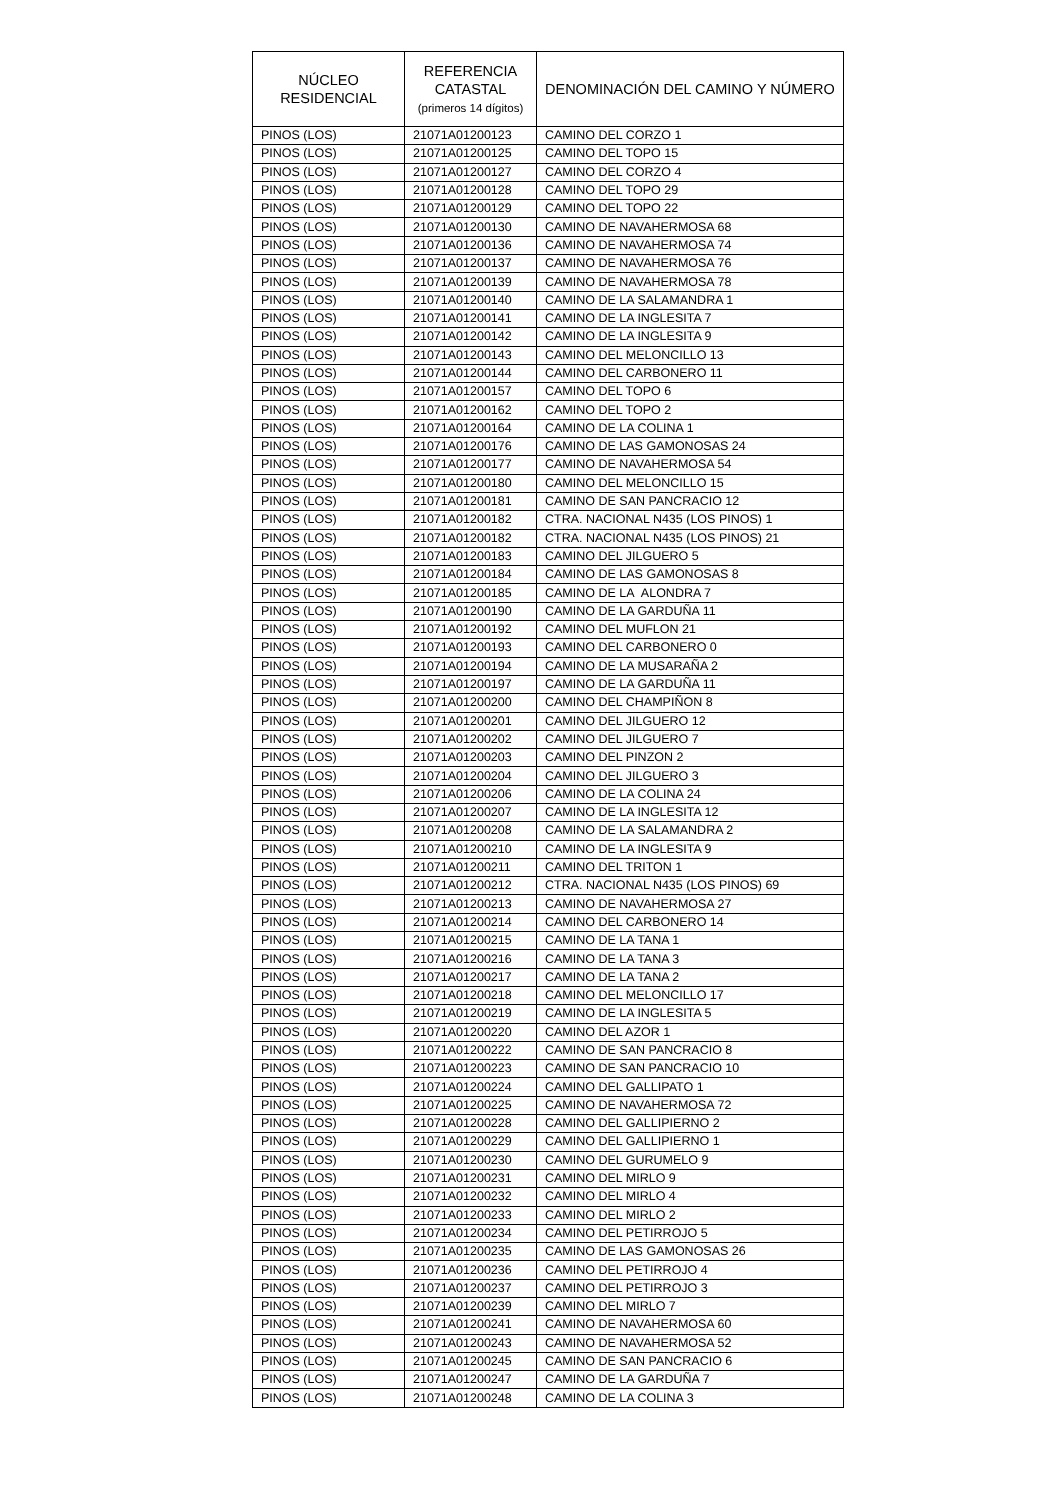| NÚCLEO RESIDENCIAL | REFERENCIA CATASTAL (primeros 14 dígitos) | DENOMINACIÓN DEL CAMINO Y NÚMERO |
| --- | --- | --- |
| PINOS (LOS) | 21071A01200123 | CAMINO DEL CORZO 1 |
| PINOS (LOS) | 21071A01200125 | CAMINO DEL TOPO 15 |
| PINOS (LOS) | 21071A01200127 | CAMINO DEL CORZO 4 |
| PINOS (LOS) | 21071A01200128 | CAMINO DEL TOPO 29 |
| PINOS (LOS) | 21071A01200129 | CAMINO DEL TOPO 22 |
| PINOS (LOS) | 21071A01200130 | CAMINO DE NAVAHERMOSA 68 |
| PINOS (LOS) | 21071A01200136 | CAMINO DE NAVAHERMOSA 74 |
| PINOS (LOS) | 21071A01200137 | CAMINO DE NAVAHERMOSA 76 |
| PINOS (LOS) | 21071A01200139 | CAMINO DE NAVAHERMOSA 78 |
| PINOS (LOS) | 21071A01200140 | CAMINO DE LA SALAMANDRA 1 |
| PINOS (LOS) | 21071A01200141 | CAMINO DE LA INGLESITA 7 |
| PINOS (LOS) | 21071A01200142 | CAMINO DE LA INGLESITA 9 |
| PINOS (LOS) | 21071A01200143 | CAMINO DEL MELONCILLO 13 |
| PINOS (LOS) | 21071A01200144 | CAMINO DEL CARBONERO 11 |
| PINOS (LOS) | 21071A01200157 | CAMINO DEL TOPO 6 |
| PINOS (LOS) | 21071A01200162 | CAMINO DEL TOPO 2 |
| PINOS (LOS) | 21071A01200164 | CAMINO DE LA COLINA 1 |
| PINOS (LOS) | 21071A01200176 | CAMINO DE LAS GAMONOSAS 24 |
| PINOS (LOS) | 21071A01200177 | CAMINO DE NAVAHERMOSA 54 |
| PINOS (LOS) | 21071A01200180 | CAMINO DEL MELONCILLO 15 |
| PINOS (LOS) | 21071A01200181 | CAMINO DE SAN PANCRACIO 12 |
| PINOS (LOS) | 21071A01200182 | CTRA. NACIONAL N435 (LOS PINOS) 1 |
| PINOS (LOS) | 21071A01200182 | CTRA. NACIONAL N435 (LOS PINOS) 21 |
| PINOS (LOS) | 21071A01200183 | CAMINO DEL JILGUERO 5 |
| PINOS (LOS) | 21071A01200184 | CAMINO DE LAS GAMONOSAS 8 |
| PINOS (LOS) | 21071A01200185 | CAMINO DE LA ALONDRA 7 |
| PINOS (LOS) | 21071A01200190 | CAMINO DE LA GARDUÑA 11 |
| PINOS (LOS) | 21071A01200192 | CAMINO DEL MUFLON 21 |
| PINOS (LOS) | 21071A01200193 | CAMINO DEL CARBONERO 0 |
| PINOS (LOS) | 21071A01200194 | CAMINO DE LA MUSARAÑA 2 |
| PINOS (LOS) | 21071A01200197 | CAMINO DE LA GARDUÑA 11 |
| PINOS (LOS) | 21071A01200200 | CAMINO DEL CHAMPIÑON 8 |
| PINOS (LOS) | 21071A01200201 | CAMINO DEL JILGUERO 12 |
| PINOS (LOS) | 21071A01200202 | CAMINO DEL JILGUERO 7 |
| PINOS (LOS) | 21071A01200203 | CAMINO DEL PINZON 2 |
| PINOS (LOS) | 21071A01200204 | CAMINO DEL JILGUERO 3 |
| PINOS (LOS) | 21071A01200206 | CAMINO DE LA COLINA 24 |
| PINOS (LOS) | 21071A01200207 | CAMINO DE LA INGLESITA 12 |
| PINOS (LOS) | 21071A01200208 | CAMINO DE LA SALAMANDRA 2 |
| PINOS (LOS) | 21071A01200210 | CAMINO DE LA INGLESITA 9 |
| PINOS (LOS) | 21071A01200211 | CAMINO DEL TRITON 1 |
| PINOS (LOS) | 21071A01200212 | CTRA. NACIONAL N435 (LOS PINOS) 69 |
| PINOS (LOS) | 21071A01200213 | CAMINO DE NAVAHERMOSA 27 |
| PINOS (LOS) | 21071A01200214 | CAMINO DEL CARBONERO 14 |
| PINOS (LOS) | 21071A01200215 | CAMINO DE LA TANA 1 |
| PINOS (LOS) | 21071A01200216 | CAMINO DE LA TANA 3 |
| PINOS (LOS) | 21071A01200217 | CAMINO DE LA TANA 2 |
| PINOS (LOS) | 21071A01200218 | CAMINO DEL MELONCILLO 17 |
| PINOS (LOS) | 21071A01200219 | CAMINO DE LA INGLESITA 5 |
| PINOS (LOS) | 21071A01200220 | CAMINO DEL AZOR 1 |
| PINOS (LOS) | 21071A01200222 | CAMINO DE SAN PANCRACIO 8 |
| PINOS (LOS) | 21071A01200223 | CAMINO DE SAN PANCRACIO 10 |
| PINOS (LOS) | 21071A01200224 | CAMINO DEL GALLIPATO 1 |
| PINOS (LOS) | 21071A01200225 | CAMINO DE NAVAHERMOSA 72 |
| PINOS (LOS) | 21071A01200228 | CAMINO DEL GALLIPIERNO 2 |
| PINOS (LOS) | 21071A01200229 | CAMINO DEL GALLIPIERNO 1 |
| PINOS (LOS) | 21071A01200230 | CAMINO DEL GURUMELO 9 |
| PINOS (LOS) | 21071A01200231 | CAMINO DEL MIRLO 9 |
| PINOS (LOS) | 21071A01200232 | CAMINO DEL MIRLO 4 |
| PINOS (LOS) | 21071A01200233 | CAMINO DEL MIRLO 2 |
| PINOS (LOS) | 21071A01200234 | CAMINO DEL PETIRROJO 5 |
| PINOS (LOS) | 21071A01200235 | CAMINO DE LAS GAMONOSAS 26 |
| PINOS (LOS) | 21071A01200236 | CAMINO DEL PETIRROJO 4 |
| PINOS (LOS) | 21071A01200237 | CAMINO DEL PETIRROJO 3 |
| PINOS (LOS) | 21071A01200239 | CAMINO DEL MIRLO 7 |
| PINOS (LOS) | 21071A01200241 | CAMINO DE NAVAHERMOSA 60 |
| PINOS (LOS) | 21071A01200243 | CAMINO DE NAVAHERMOSA 52 |
| PINOS (LOS) | 21071A01200245 | CAMINO DE SAN PANCRACIO 6 |
| PINOS (LOS) | 21071A01200247 | CAMINO DE LA GARDUÑA 7 |
| PINOS (LOS) | 21071A01200248 | CAMINO DE LA COLINA 3 |